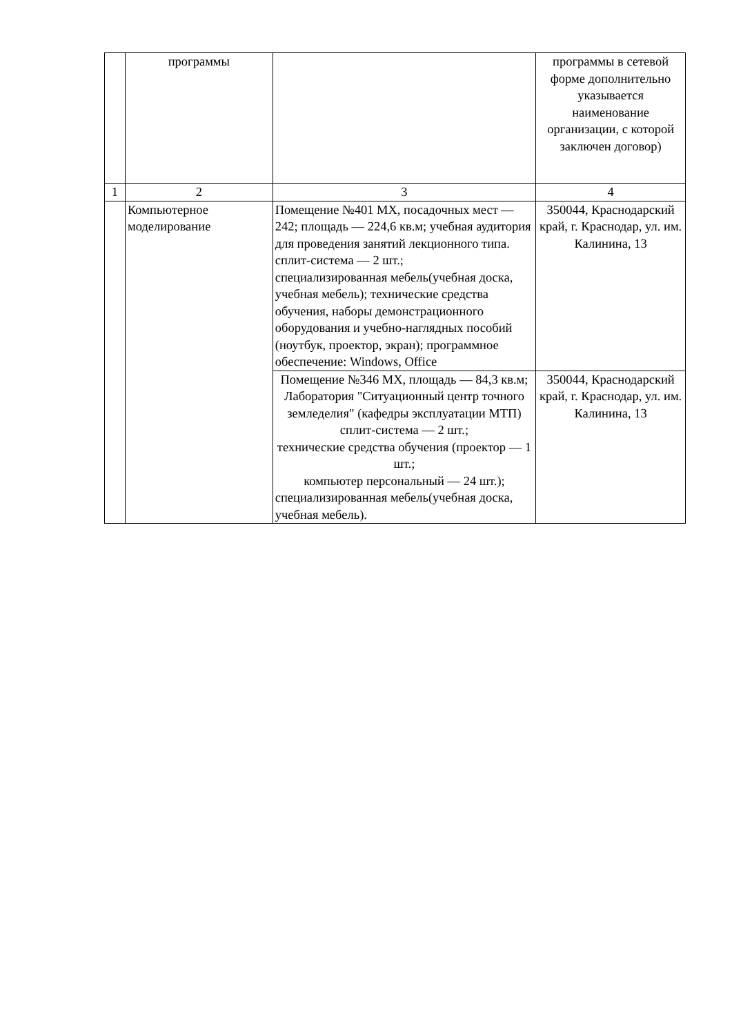| | программы | | программы в сетевой форме дополнительно указывается наименование организации, с которой заключен договор) |
| 1 | 2 | 3 | 4 |
| | Компьютерное моделирование | Помещение №401 МХ, посадочных мест — 242; площадь — 224,6 кв.м; учебная аудитория для проведения занятий лекционного типа. сплит-система — 2 шт.; специализированная мебель(учебная доска, учебная мебель); технические средства обучения, наборы демонстрационного оборудования и учебно-наглядных пособий (ноутбук, проектор, экран); программное обеспечение: Windows, Office | 350044, Краснодарский край, г. Краснодар, ул. им. Калинина, 13 |
| | | Помещение №346 МХ, площадь — 84,3 кв.м; Лаборатория "Ситуационный центр точного земледелия" (кафедры эксплуатации МТП) сплит-система — 2 шт.; технические средства обучения (проектор — 1 шт.; компьютер персональный — 24 шт.); специализированная мебель(учебная доска, учебная мебель). | 350044, Краснодарский край, г. Краснодар, ул. им. Калинина, 13 |